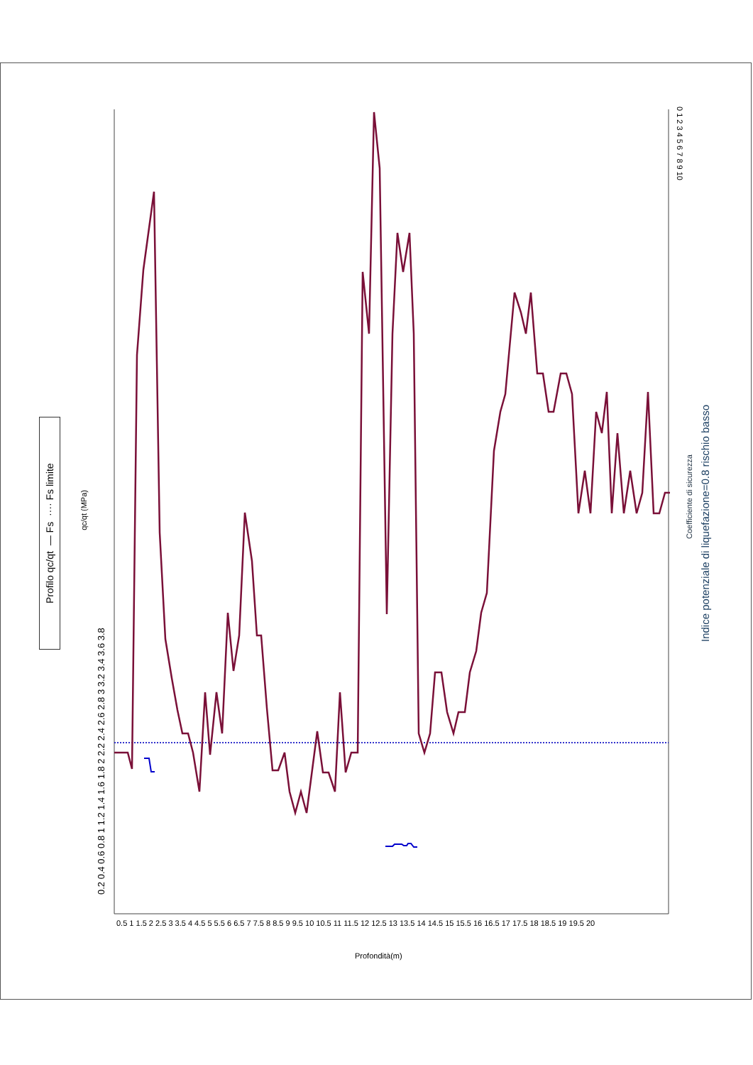Profilo qc/qt — Fs ···· Fs limite
qc/qt (MPa)
0.2 0.4 0.6 0.8 1 1.2 1.4 1.6 1.8 2 2.2 2.4 2.6 2.8 3 3.2 3.4 3.6 3.8
0.5 1 1.5 2 2.5 3 3.5 4 4.5 5 5.5 6 6.5 7 7.5 8 8.5 9 9.5 10 10.5 11 11.5 12 12.5 13 13.5 14 14.5 15 15.5 16 16.5 17 17.5 18 18.5 19 19.5 20
Profondità(m)
0 1 2 3 4 5 6 7 8 9 10
Coefficiente di sicurezza
Indice potenziale di liquefazione=0.8 rischio basso